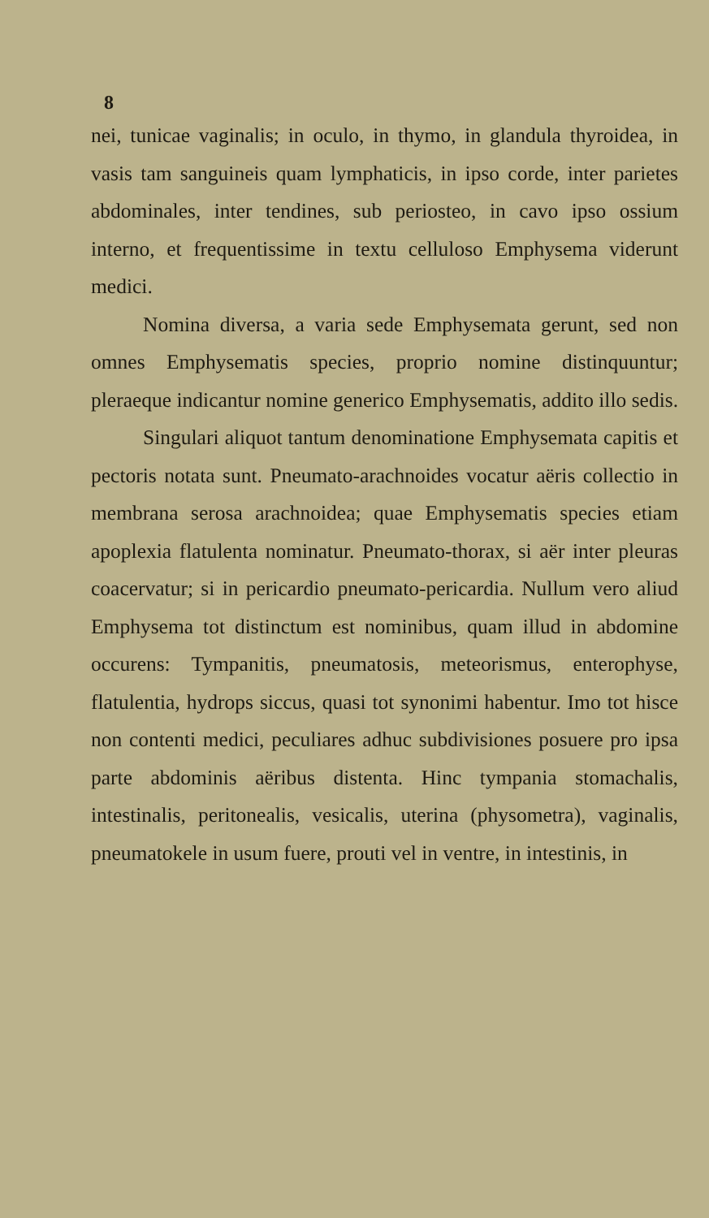8
nei, tunicae vaginalis; in oculo, in thymo, in glandula thyroidea, in vasis tam sanguineis quam lymphaticis, in ipso corde, inter parietes abdominales, inter tendines, sub periosteo, in cavo ipso ossium interno, et frequentissime in textu celluloso Emphysema viderunt medici.
Nomina diversa, a varia sede Emphysemata gerunt, sed non omnes Emphysematis species, proprio nomine distinquuntur; pleraeque indicantur nomine generico Emphysematis, addito illo sedis.
Singulari aliquot tantum denominatione Emphysemata capitis et pectoris notata sunt. Pneumato-arachnoides vocatur aëris collectio in membrana serosa arachnoidea; quae Emphysematis species etiam apoplexia flatulenta nominatur. Pneumato-thorax, si aër inter pleuras coacervatur; si in pericardio pneumato-pericardia. Nullum vero aliud Emphysema tot distinctum est nominibus, quam illud in abdomine occurens: Tympanitis, pneumatosis, meteorismus, enterophyse, flatulentia, hydrops siccus, quasi tot synonimi habentur. Imo tot hisce non contenti medici, peculiares adhuc subdivisiones posuere pro ipsa parte abdominis aëribus distenta. Hinc tympania stomachalis, intestinalis, peritonealis, vesicalis, uterina (physometra), vaginalis, pneumatokele in usum fuere, prouti vel in ventre, in intestinis, in